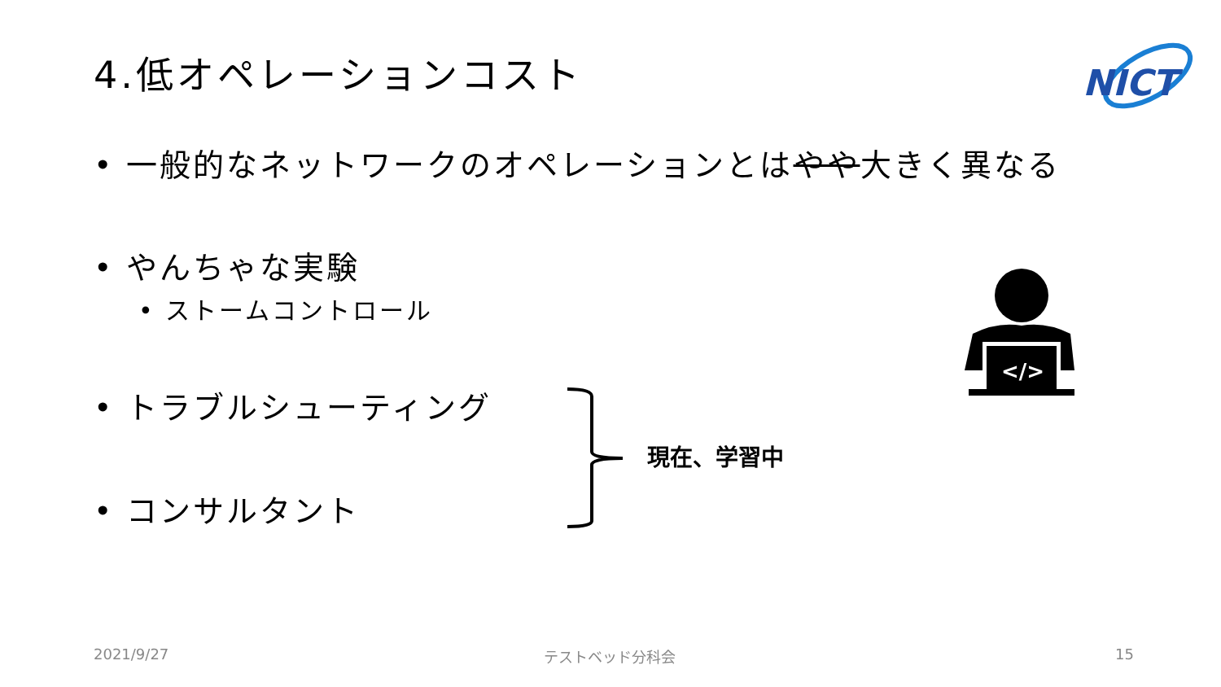4.低オペレーションコスト
NICT
• 一般的なネットワークのオペレーションとはやや大きく異なる
• やんちゃな実験
• ストームコントロール
• トラブルシューティング
• コンサルタント
現在、学習中
</>
2021/9/27 テストベッド分科会 15